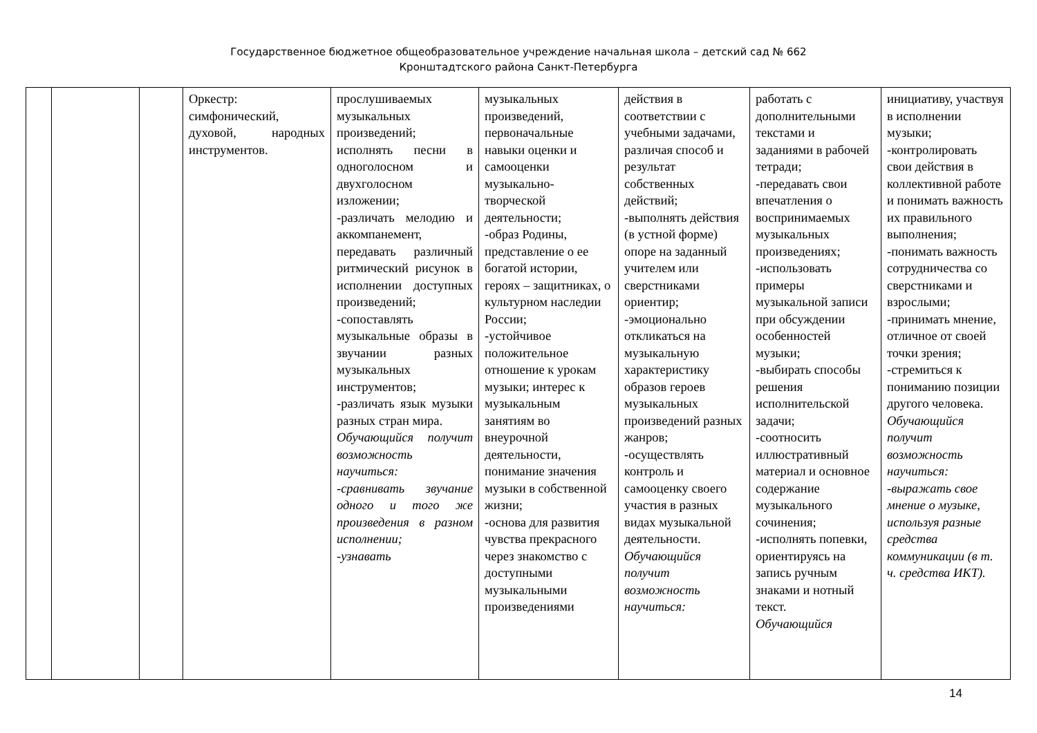Государственное бюджетное общеобразовательное учреждение начальная школа – детский сад № 662
Кронштадтского района Санкт-Петербурга
| | | | Оркестр: симфонический, духовой, народных инструментов. | прослушиваемых музыкальных произведений; исполнять песни в одноголосном и двухголосном изложении; -различать мелодию и аккомпанемент, передавать различный ритмический рисунок в исполнении доступных произведений; -сопоставлять музыкальные образы в звучании разных музыкальных инструментов; -различать язык музыки разных стран мира. Обучающийся получит возможность научиться: -сравнивать звучание одного и того же произведения в разном исполнении; -узнавать | музыкальных произведений, первоначальные навыки оценки и самооценки музыкально-творческой деятельности; -образ Родины, представление о ее богатой истории, героях – защитниках, о культурном наследии России; -устойчивое положительное отношение к урокам музыки; интерес к музыкальным занятиям во внеурочной деятельности, понимание значения музыки в собственной жизни; -основа для развития чувства прекрасного через знакомство с доступными музыкальными произведениями | действия в соответствии с учебными задачами, различая способ и результат собственных действий; -выполнять действия (в устной форме) опоре на заданный учителем или сверстниками ориентир; -эмоционально откликаться на музыкальную характеристику образов героев музыкальных произведений разных жанров; -осуществлять контроль и самооценку своего участия в разных видах музыкальной деятельности. Обучающийся получит возможность научиться: | работать с дополнительными текстами и заданиями в рабочей тетради; -передавать свои впечатления о воспринимаемых музыкальных произведениях; -использовать примеры музыкальной записи при обсуждении особенностей музыки; -выбирать способы решения исполнительской задачи; -соотносить иллюстративный материал и основное содержание музыкального сочинения; -исполнять попевки, ориентируясь на запись ручным знаками и нотный текст. Обучающийся | инициативу, участвуя в исполнении музыки; -контролировать свои действия в коллективной работе и понимать важность их правильного выполнения; -понимать важность сотрудничества со сверстниками и взрослыми; -принимать мнение, отличное от своей точки зрения; -стремиться к пониманию позиции другого человека. Обучающийся получит возможность научиться: -выражать свое мнение о музыке, используя разные средства коммуникации (в т. ч. средства ИКТ). |
14